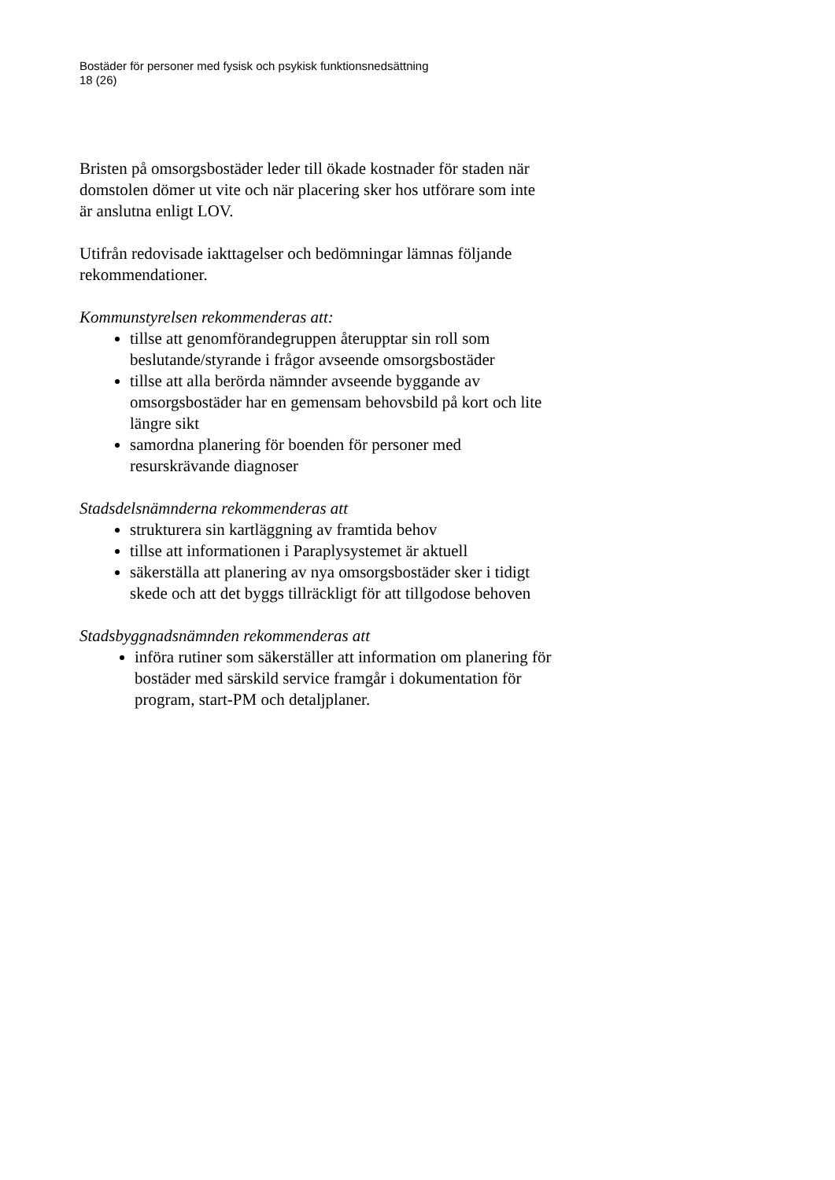Bostäder för personer med fysisk och psykisk funktionsnedsättning
18 (26)
Bristen på omsorgsbostäder leder till ökade kostnader för staden när domstolen dömer ut vite och när placering sker hos utförare som inte är anslutna enligt LOV.
Utifrån redovisade iakttagelser och bedömningar lämnas följande rekommendationer.
Kommunstyrelsen rekommenderas att:
tillse att genomförandegruppen återupptar sin roll som beslutande/styrande i frågor avseende omsorgsbostäder
tillse att alla berörda nämnder avseende byggande av omsorgsbostäder har en gemensam behovsbild på kort och lite längre sikt
samordna planering för boenden för personer med resurskrävande diagnoser
Stadsdelsnämnderna rekommenderas att
strukturera sin kartläggning av framtida behov
tillse att informationen i Paraplysystemet är aktuell
säkerställa att planering av nya omsorgsbostäder sker i tidigt skede och att det byggs tillräckligt för att tillgodose behoven
Stadsbyggnadsnämnden rekommenderas att
införa rutiner som säkerställer att information om planering för bostäder med särskild service framgår i dokumentation för program, start-PM och detaljplaner.